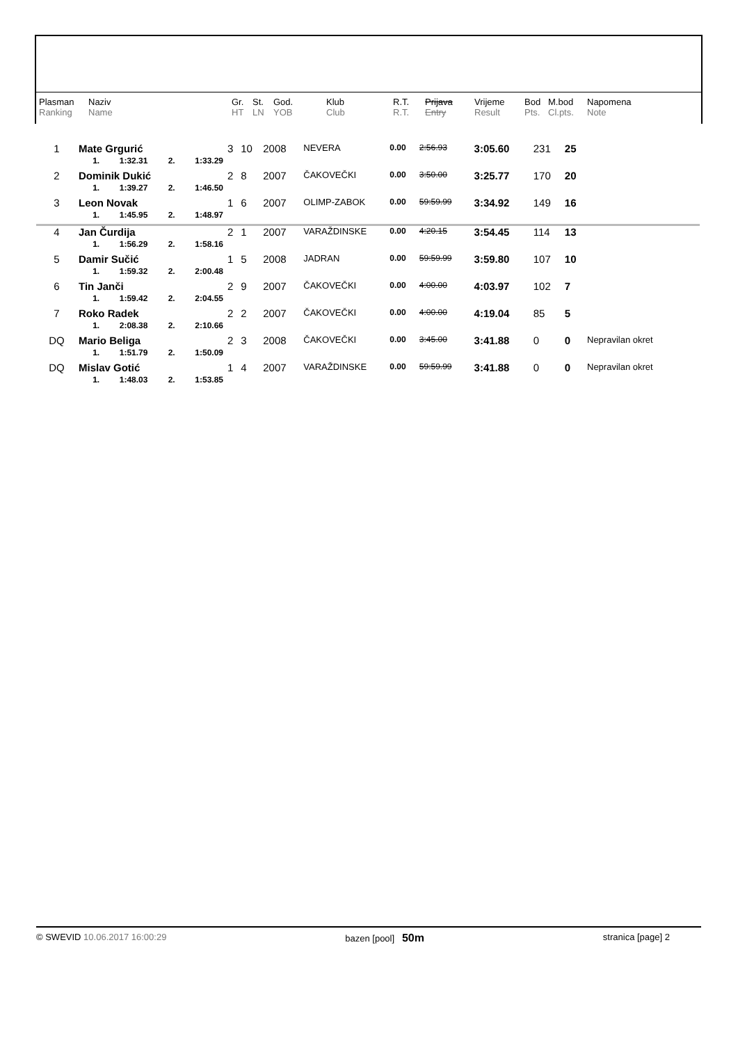| Plasman Ranking | Naziv Name | Gr. HT | St. LN | God. YOB | Klub Club | R.T. R.T. | Prijava Entry | Vrijeme Result | Bod Pts. | M.bod Cl.pts. | Napomena Note |
| 1 | Mate Grgurić / 1. / 1:32.31 / 2. / 1:33.29 / | 3 | 10 | 2008 | NEVERA | 0.00 | 2:56.93 | 3:05.60 | 231 | 25 | |
| 2 | Dominik Dukić / 1. / 1:39.27 / 2. / 1:46.50 / | 2 | 8 | 2007 | ČAKOVEČKI | 0.00 | 3:50.00 | 3:25.77 | 170 | 20 | |
| 3 | Leon Novak / 1. / 1:45.95 / 2. / 1:48.97 / | 1 | 6 | 2007 | OLIMP-ZABOK | 0.00 | 59:59.99 | 3:34.92 | 149 | 16 | |
| 4 | Jan Čurdija / 1. / 1:56.29 / 2. / 1:58.16 / | 2 | 1 | 2007 | VARAŽDINSKE | 0.00 | 4:20.15 | 3:54.45 | 114 | 13 | |
| 5 | Damir Sučić / 1. / 1:59.32 / 2. / 2:00.48 / | 1 | 5 | 2008 | JADRAN | 0.00 | 59:59.99 | 3:59.80 | 107 | 10 | |
| 6 | Tin Janči / 1. / 1:59.42 / 2. / 2:04.55 / | 2 | 9 | 2007 | ČAKOVEČKI | 0.00 | 4:00.00 | 4:03.97 | 102 | 7 | |
| 7 | Roko Radek / 1. / 2:08.38 / 2. / 2:10.66 / | 2 | 2 | 2007 | ČAKOVEČKI | 0.00 | 4:00.00 | 4:19.04 | 85 | 5 | |
| DQ | Mario Beliga / 1. / 1:51.79 / 2. / 1:50.09 / | 2 | 3 | 2008 | ČAKOVEČKI | 0.00 | 3:45.00 | 3:41.88 | 0 | 0 | Nepravilan okret |
| DQ | Mislav Gotić / 1. / 1:48.03 / 2. / 1:53.85 / | 1 | 4 | 2007 | VARAŽDINSKE | 0.00 | 59:59.99 | 3:41.88 | 0 | 0 | Nepravilan okret |
© SWEVID 10.06.2017 16:00:29 bazen [pool] 50m stranica [page] 2